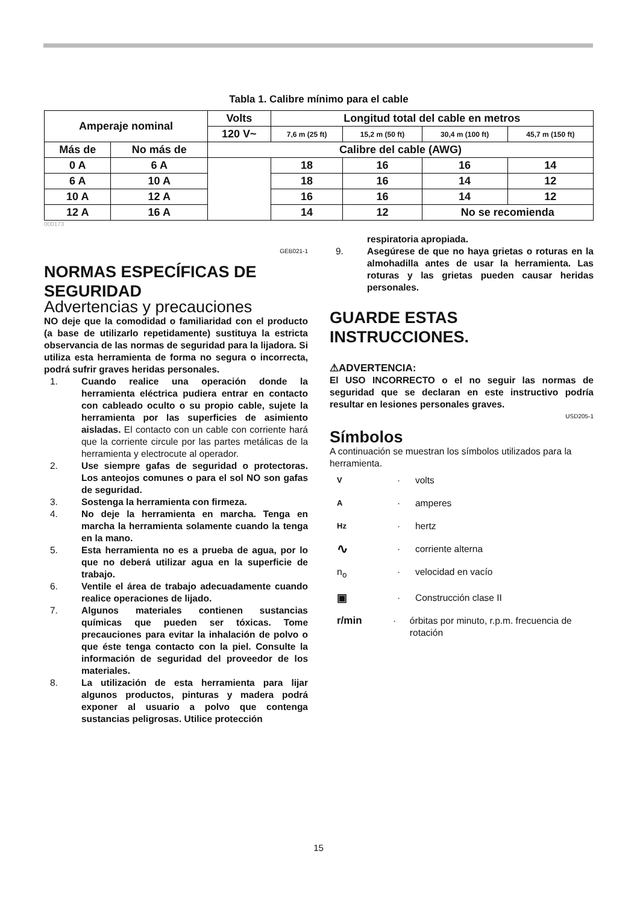Tabla 1. Calibre mínimo para el cable
| Amperaje nominal | | Volts | Longitud total del cable en metros | | | |
| | | 120 V~ | 7,6 m (25 ft) | 15,2 m (50 ft) | 30,4 m (100 ft) | 45,7 m (150 ft) |
| Más de | No más de | Calibre del cable (AWG) | | | | |
| 0 A | 6 A | | 18 | 16 | 16 | 14 |
| 6 A | 10 A | | 18 | 16 | 14 | 12 |
| 10 A | 12 A | | 16 | 16 | 14 | 12 |
| 12 A | 16 A | | 14 | 12 | No se recomienda | |
000173
GEB021-1
NORMAS ESPECÍFICAS DE SEGURIDAD
Advertencias y precauciones
NO deje que la comodidad o familiaridad con el producto (a base de utilizarlo repetidamente) sustituya la estricta observancia de las normas de seguridad para la lijadora. Si utiliza esta herramienta de forma no segura o incorrecta, podrá sufrir graves heridas personales.
1. Cuando realice una operación donde la herramienta eléctrica pudiera entrar en contacto con cableado oculto o su propio cable, sujete la herramienta por las superficies de asimiento aisladas. El contacto con un cable con corriente hará que la corriente circule por las partes metálicas de la herramienta y electrocute al operador.
2. Use siempre gafas de seguridad o protectoras. Los anteojos comunes o para el sol NO son gafas de seguridad.
3. Sostenga la herramienta con firmeza.
4. No deje la herramienta en marcha. Tenga en marcha la herramienta solamente cuando la tenga en la mano.
5. Esta herramienta no es a prueba de agua, por lo que no deberá utilizar agua en la superficie de trabajo.
6. Ventile el área de trabajo adecuadamente cuando realice operaciones de lijado.
7. Algunos materiales contienen sustancias químicas que pueden ser tóxicas. Tome precauciones para evitar la inhalación de polvo o que éste tenga contacto con la piel. Consulte la información de seguridad del proveedor de los materiales.
8. La utilización de esta herramienta para lijar algunos productos, pinturas y madera podrá exponer al usuario a polvo que contenga sustancias peligrosas. Utilice protección
respiratoria apropiada.
9. Asegúrese de que no haya grietas o roturas en la almohadilla antes de usar la herramienta. Las roturas y las grietas pueden causar heridas personales.
GUARDE ESTAS INSTRUCCIONES.
⚠ADVERTENCIA:
El USO INCORRECTO o el no seguir las normas de seguridad que se declaran en este instructivo podría resultar en lesiones personales graves.
USD205-1
Símbolos
A continuación se muestran los símbolos utilizados para la herramienta.
V · volts
A · amperes
Hz · hertz
∿ · corriente alterna
n<sub>o</sub> · velocidad en vacío
▣ · Construcción clase II
r/min · órbitas por minuto, r.p.m. frecuencia de rotación
15